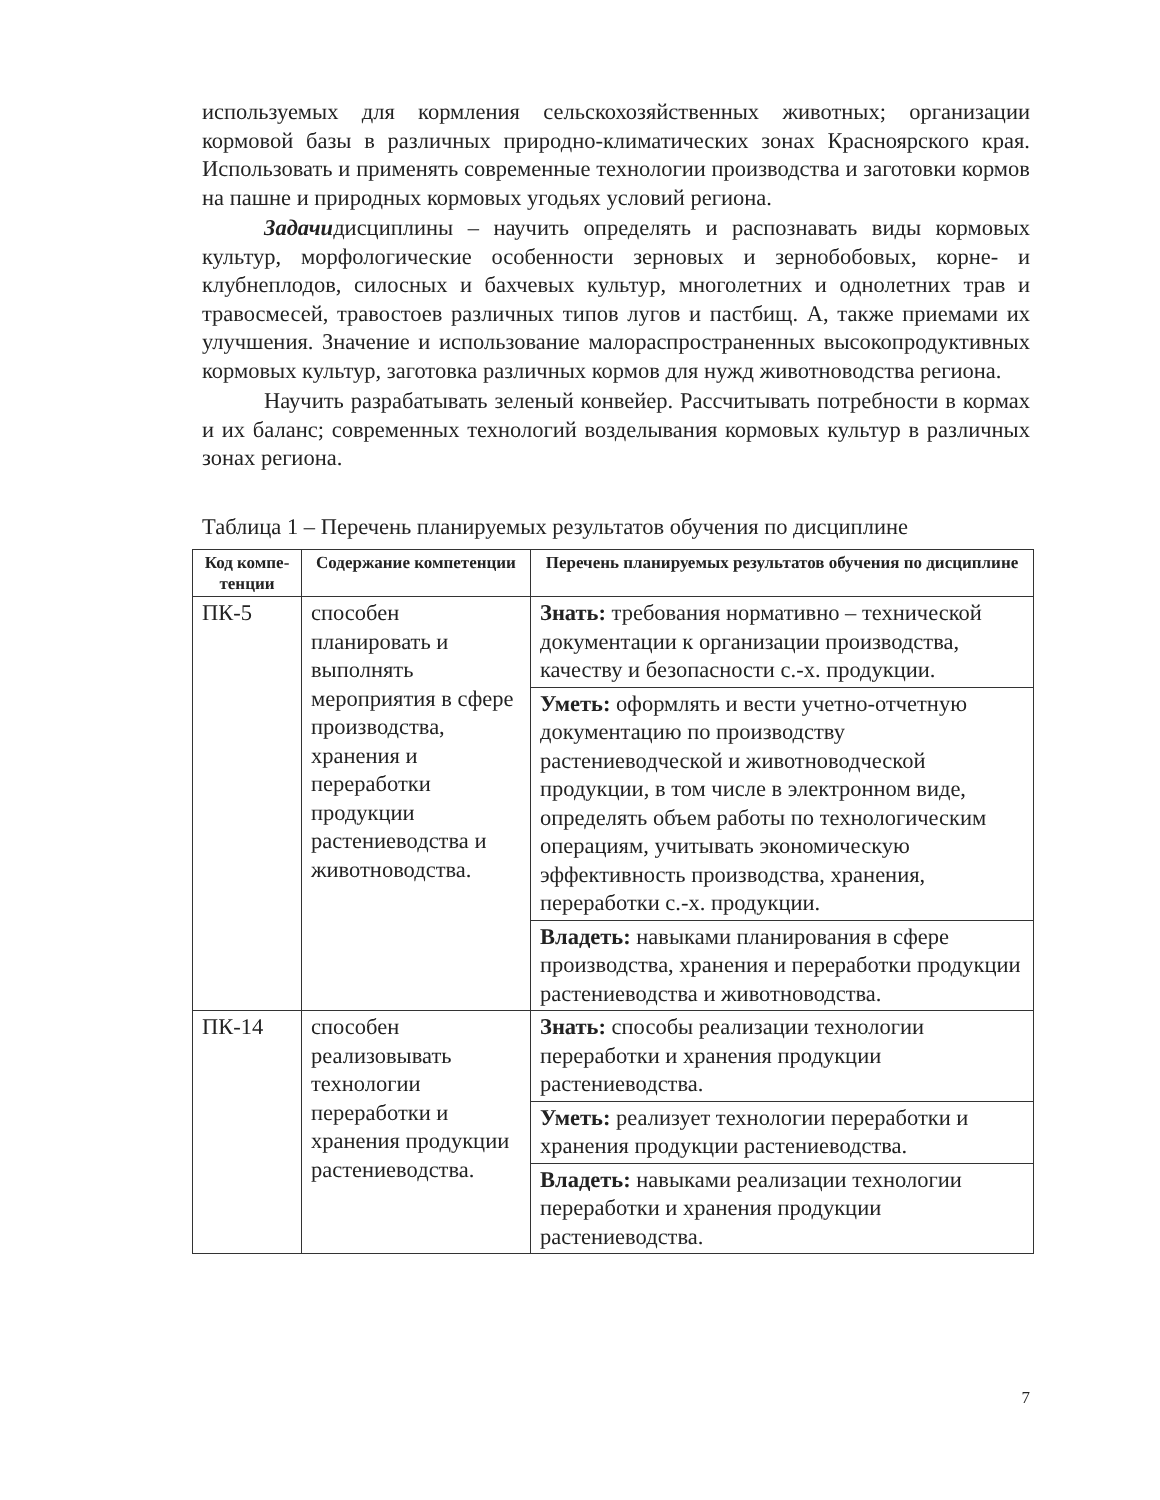используемых для кормления сельскохозяйственных животных; организации кормовой базы в различных природно-климатических зонах Красноярского края. Использовать и применять современные технологии производства и заготовки кормов на пашне и природных кормовых угодьях условий региона.
Задачидисциплины – научить определять и распознавать виды кормовых культур, морфологические особенности зерновых и зернобобовых, корне- и клубнеплодов, силосных и бахчевых культур, многолетних и однолетних трав и травосмесей, травостоев различных типов лугов и пастбищ. А, также приемами их улучшения. Значение и использование малораспространенных высокопродуктивных кормовых культур, заготовка различных кормов для нужд животноводства региона.
Научить разрабатывать зеленый конвейер. Рассчитывать потребности в кормах и их баланс; современных технологий возделывания кормовых культур в различных зонах региона.
Таблица 1 – Перечень планируемых результатов обучения по дисциплине
| Код компе-тенции | Содержание компетенции | Перечень планируемых результатов обучения по дисциплине |
| --- | --- | --- |
| ПК-5 | способен планировать и выполнять мероприятия в сфере производства, хранения и переработки продукции растениеводства и животноводства. | Знать: требования нормативно – технической документации к организации производства, качеству и безопасности с.-х. продукции. |
| | | Уметь: оформлять и вести учетно-отчетную документацию по производству растениеводческой и животноводческой продукции, в том числе в электронном виде, определять объем работы по технологическим операциям, учитывать экономическую эффективность производства, хранения, переработки с.-х. продукции. |
| | | Владеть: навыками планирования в сфере производства, хранения и переработки продукции растениеводства и животноводства. |
| ПК-14 | способен реализовывать технологии переработки и хранения продукции растениеводства. | Знать: способы реализации технологии переработки и хранения продукции растениеводства. |
| | | Уметь: реализует технологии переработки и хранения продукции растениеводства. |
| | | Владеть: навыками реализации технологии переработки и хранения продукции растениеводства. |
7